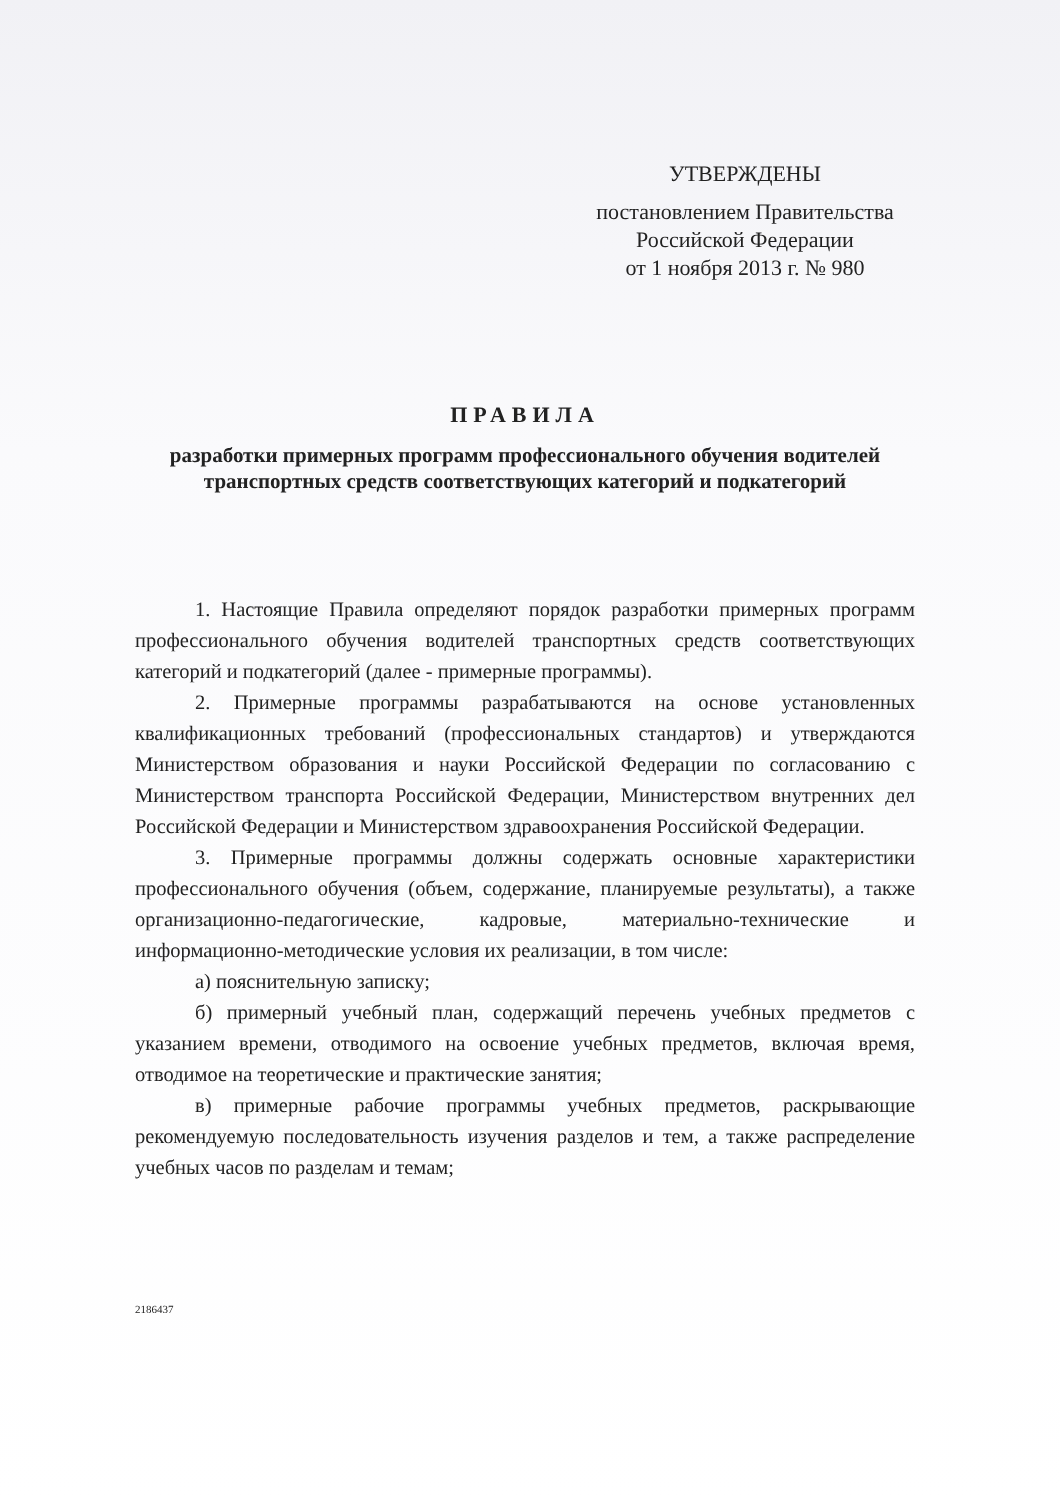УТВЕРЖДЕНЫ
постановлением Правительства
Российской Федерации
от 1 ноября 2013 г. № 980
ПРАВИЛА
разработки примерных программ профессионального обучения водителей транспортных средств соответствующих категорий и подкатегорий
1. Настоящие Правила определяют порядок разработки примерных программ профессионального обучения водителей транспортных средств соответствующих категорий и подкатегорий (далее - примерные программы).
2. Примерные программы разрабатываются на основе установленных квалификационных требований (профессиональных стандартов) и утверждаются Министерством образования и науки Российской Федерации по согласованию с Министерством транспорта Российской Федерации, Министерством внутренних дел Российской Федерации и Министерством здравоохранения Российской Федерации.
3. Примерные программы должны содержать основные характеристики профессионального обучения (объем, содержание, планируемые результаты), а также организационно-педагогические, кадровые, материально-технические и информационно-методические условия их реализации, в том числе:
а) пояснительную записку;
б) примерный учебный план, содержащий перечень учебных предметов с указанием времени, отводимого на освоение учебных предметов, включая время, отводимое на теоретические и практические занятия;
в) примерные рабочие программы учебных предметов, раскрывающие рекомендуемую последовательность изучения разделов и тем, а также распределение учебных часов по разделам и темам;
2186437